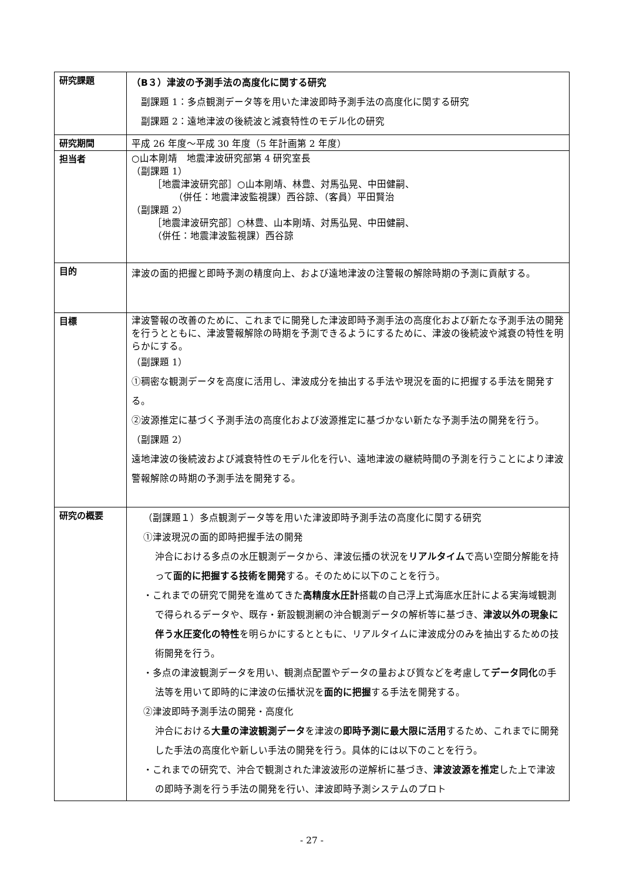| 研究課題 | （B３）津波の予測手法の高度化に関する研究 副課題 1：多点観測データ等を用いた津波即時予測手法の高度化に関する研究 副課題 2：遠地津波の後続波と減衰特性のモデル化の研究 |
| 研究期間 | 平成 26 年度～平成 30 年度（5 年計画第 2 年度） |
| 担当者 | ○山本剛靖 地震津波研究部第 4 研究室長 （副課題 1） ［地震津波研究部］○山本剛靖、林豊、対馬弘晃、中田健嗣、 （併任：地震津波監視課）西谷諒、（客員）平田賢治 （副課題 2） ［地震津波研究部］○林豊、山本剛靖、対馬弘晃、中田健嗣、 （併任：地震津波監視課）西谷諒 |
| 目的 | 津波の面的把握と即時予測の精度向上、および遠地津波の注警報の解除時期の予測に貢献する。 |
| 目標 | 津波警報の改善のために、これまでに開発した津波即時予測手法の高度化および新たな予測手法の開発を行うとともに、津波警報解除の時期を予測できるようにするために、津波の後続波や減衰の特性を明らかにする。 （副課題 1） ①稠密な観測データを高度に活用し、津波成分を抽出する手法や現況を面的に把握する手法を開発する。 ②波源推定に基づく予測手法の高度化および波源推定に基づかない新たな予測手法の開発を行う。 （副課題 2） 遠地津波の後続波および減衰特性のモデル化を行い、遠地津波の継続時間の予測を行うことにより津波警報解除の時期の予測手法を開発する。 |
| 研究の概要 | （副課題１）多点観測データ等を用いた津波即時予測手法の高度化に関する研究 ①津波現況の面的即時把握手法の開発 沖合における多点の水圧観測データから、津波伝播の状況を リアルタイム で高い空間分解能を持って 面的に把握する技術を開発 する。そのために以下のことを行う。 ・これまでの研究で開発を進めてきた 高精度水圧計 搭載の自己浮上式海底水圧計による実海域観測で得られるデータや、既存・新設観測網の沖合観測データの解析等に基づき、 津波以外の現象に伴う水圧変化の特性 を明らかにするとともに、リアルタイムに津波成分のみを抽出するための技術開発を行う。 ・多点の津波観測データを用い、観測点配置やデータの量および質などを考慮して データ同化 の手法等を用いて即時的に津波の伝播状況を 面的に把握 する手法を開発する。 ②津波即時予測手法の開発・高度化 沖合における 大量の津波観測データ を津波の 即時予測に最大限に活用 するため、これまでに開発した手法の高度化や新しい手法の開発を行う。具体的には以下のことを行う。 ・これまでの研究で、沖合で観測された津波波形の逆解析に基づき、 津波波源を推定 した上で津波の即時予測を行う手法の開発を行い、津波即時予測システムのプロト |
- 27 -